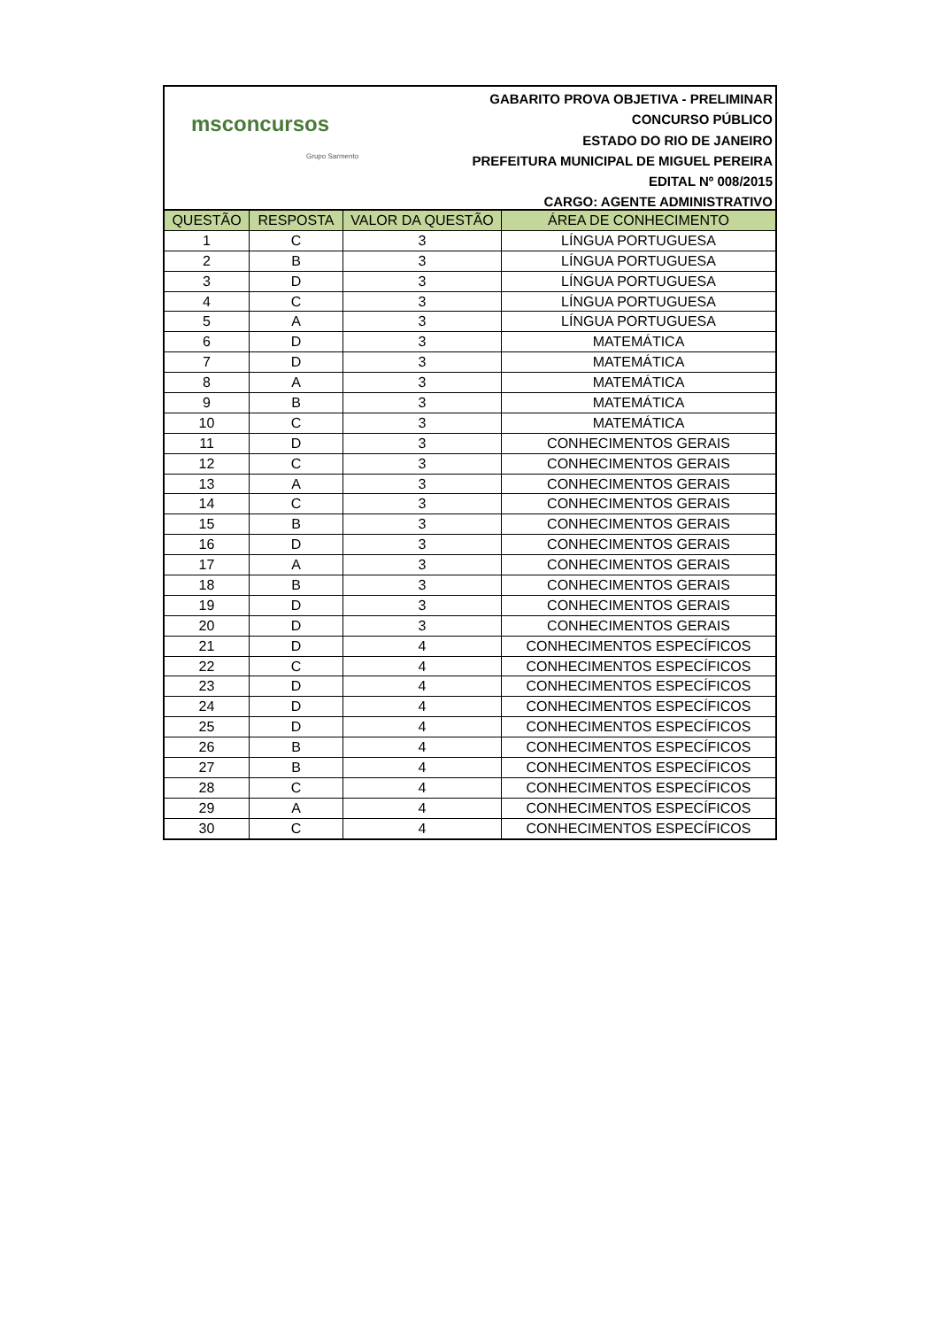msconcursos
Grupo Sarmento
GABARITO PROVA OBJETIVA - PRELIMINAR
CONCURSO PÚBLICO
ESTADO DO RIO DE JANEIRO
PREFEITURA MUNICIPAL DE MIGUEL PEREIRA
EDITAL Nº 008/2015
CARGO: AGENTE ADMINISTRATIVO
| QUESTÃO | RESPOSTA | VALOR DA QUESTÃO | ÁREA DE CONHECIMENTO |
| --- | --- | --- | --- |
| 1 | C | 3 | LÍNGUA PORTUGUESA |
| 2 | B | 3 | LÍNGUA PORTUGUESA |
| 3 | D | 3 | LÍNGUA PORTUGUESA |
| 4 | C | 3 | LÍNGUA PORTUGUESA |
| 5 | A | 3 | LÍNGUA PORTUGUESA |
| 6 | D | 3 | MATEMÁTICA |
| 7 | D | 3 | MATEMÁTICA |
| 8 | A | 3 | MATEMÁTICA |
| 9 | B | 3 | MATEMÁTICA |
| 10 | C | 3 | MATEMÁTICA |
| 11 | D | 3 | CONHECIMENTOS GERAIS |
| 12 | C | 3 | CONHECIMENTOS GERAIS |
| 13 | A | 3 | CONHECIMENTOS GERAIS |
| 14 | C | 3 | CONHECIMENTOS GERAIS |
| 15 | B | 3 | CONHECIMENTOS GERAIS |
| 16 | D | 3 | CONHECIMENTOS GERAIS |
| 17 | A | 3 | CONHECIMENTOS GERAIS |
| 18 | B | 3 | CONHECIMENTOS GERAIS |
| 19 | D | 3 | CONHECIMENTOS GERAIS |
| 20 | D | 3 | CONHECIMENTOS GERAIS |
| 21 | D | 4 | CONHECIMENTOS ESPECÍFICOS |
| 22 | C | 4 | CONHECIMENTOS ESPECÍFICOS |
| 23 | D | 4 | CONHECIMENTOS ESPECÍFICOS |
| 24 | D | 4 | CONHECIMENTOS ESPECÍFICOS |
| 25 | D | 4 | CONHECIMENTOS ESPECÍFICOS |
| 26 | B | 4 | CONHECIMENTOS ESPECÍFICOS |
| 27 | B | 4 | CONHECIMENTOS ESPECÍFICOS |
| 28 | C | 4 | CONHECIMENTOS ESPECÍFICOS |
| 29 | A | 4 | CONHECIMENTOS ESPECÍFICOS |
| 30 | C | 4 | CONHECIMENTOS ESPECÍFICOS |